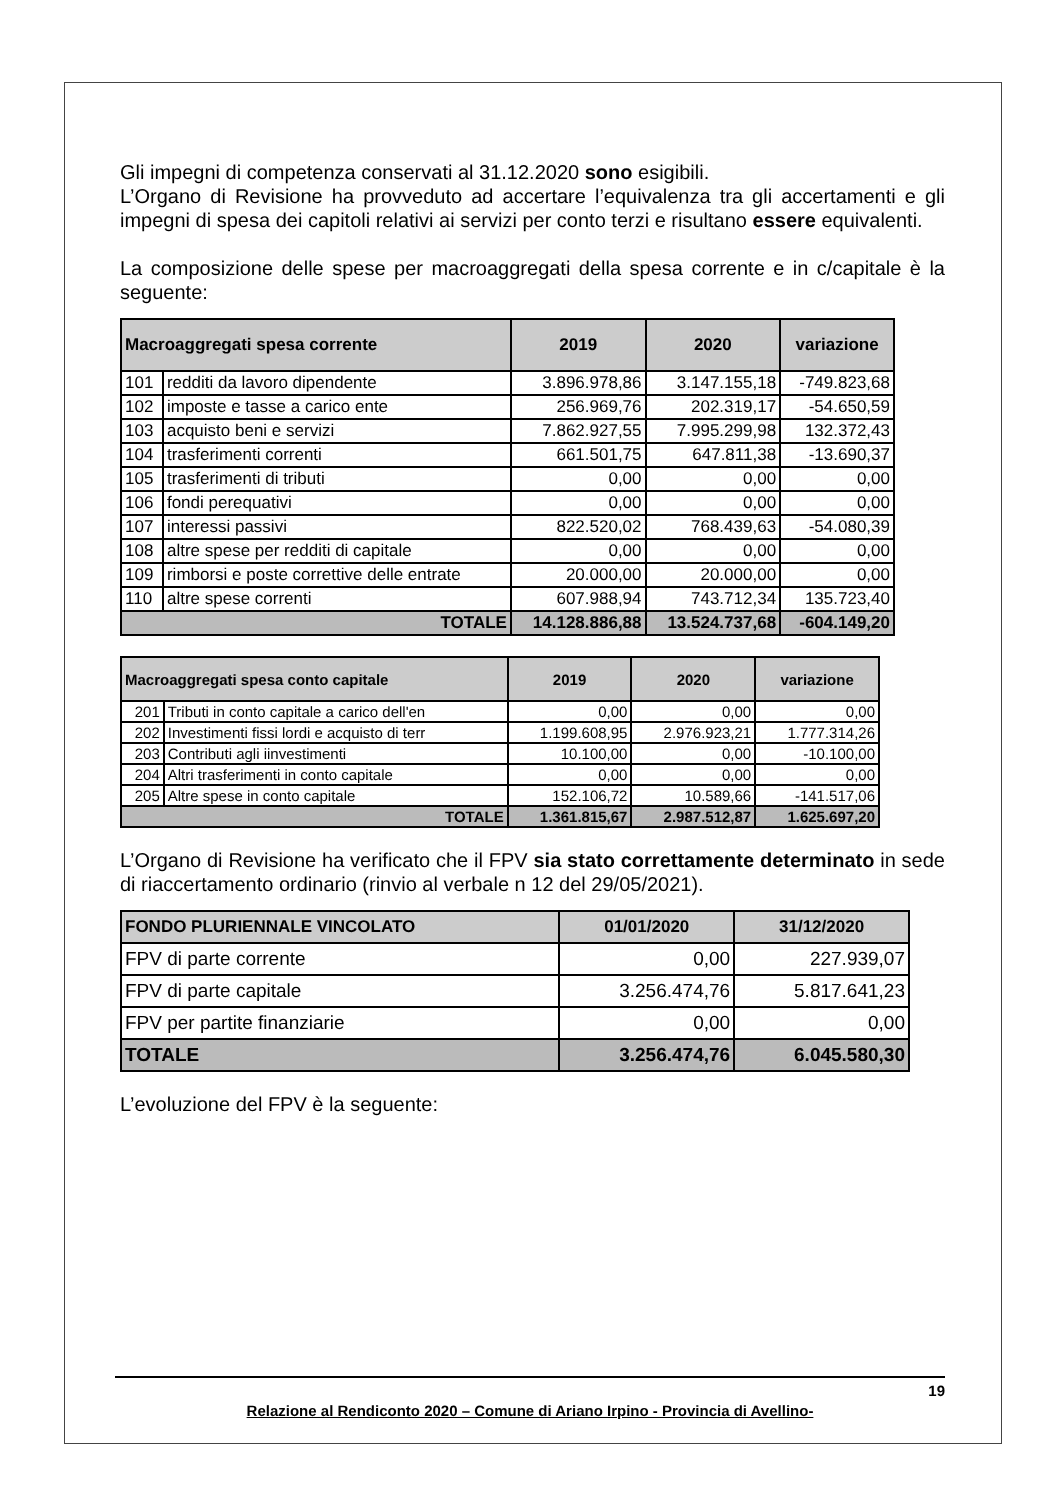Gli impegni di competenza conservati al 31.12.2020 sono esigibili.
L’Organo di Revisione ha provveduto ad accertare l’equivalenza tra gli accertamenti e gli impegni di spesa dei capitoli relativi ai servizi per conto terzi e risultano essere equivalenti.
La composizione delle spese per macroaggregati della spesa corrente e in c/capitale è la seguente:
| Macroaggregati spesa corrente | | 2019 | 2020 | variazione |
| --- | --- | --- | --- | --- |
| 101 | redditi da lavoro dipendente | 3.896.978,86 | 3.147.155,18 | -749.823,68 |
| 102 | imposte e tasse a carico ente | 256.969,76 | 202.319,17 | -54.650,59 |
| 103 | acquisto beni e servizi | 7.862.927,55 | 7.995.299,98 | 132.372,43 |
| 104 | trasferimenti correnti | 661.501,75 | 647.811,38 | -13.690,37 |
| 105 | trasferimenti di tributi | 0,00 | 0,00 | 0,00 |
| 106 | fondi perequativi | 0,00 | 0,00 | 0,00 |
| 107 | interessi passivi | 822.520,02 | 768.439,63 | -54.080,39 |
| 108 | altre spese per redditi di capitale | 0,00 | 0,00 | 0,00 |
| 109 | rimborsi e poste correttive delle entrate | 20.000,00 | 20.000,00 | 0,00 |
| 110 | altre spese correnti | 607.988,94 | 743.712,34 | 135.723,40 |
| TOTALE | | 14.128.886,88 | 13.524.737,68 | -604.149,20 |
| Macroaggregati spesa conto capitale | | 2019 | 2020 | variazione |
| --- | --- | --- | --- | --- |
| 201 | Tributi in conto capitale a carico dell'en | 0,00 | 0,00 | 0,00 |
| 202 | Investimenti fissi lordi e acquisto di terr | 1.199.608,95 | 2.976.923,21 | 1.777.314,26 |
| 203 | Contributi agli iinvestimenti | 10.100,00 | 0,00 | -10.100,00 |
| 204 | Altri trasferimenti in conto capitale | 0,00 | 0,00 | 0,00 |
| 205 | Altre spese in conto capitale | 152.106,72 | 10.589,66 | -141.517,06 |
| TOTALE | | 1.361.815,67 | 2.987.512,87 | 1.625.697,20 |
L’Organo di Revisione ha verificato che il FPV sia stato correttamente determinato in sede di riaccertamento ordinario (rinvio al verbale n 12 del 29/05/2021).
| FONDO PLURIENNALE VINCOLATO | 01/01/2020 | 31/12/2020 |
| --- | --- | --- |
| FPV di parte corrente | 0,00 | 227.939,07 |
| FPV di parte capitale | 3.256.474,76 | 5.817.641,23 |
| FPV per partite finanziarie | 0,00 | 0,00 |
| TOTALE | 3.256.474,76 | 6.045.580,30 |
L’evoluzione del FPV è la seguente:
19
Relazione al Rendiconto 2020 – Comune di Ariano Irpino - Provincia di Avellino-